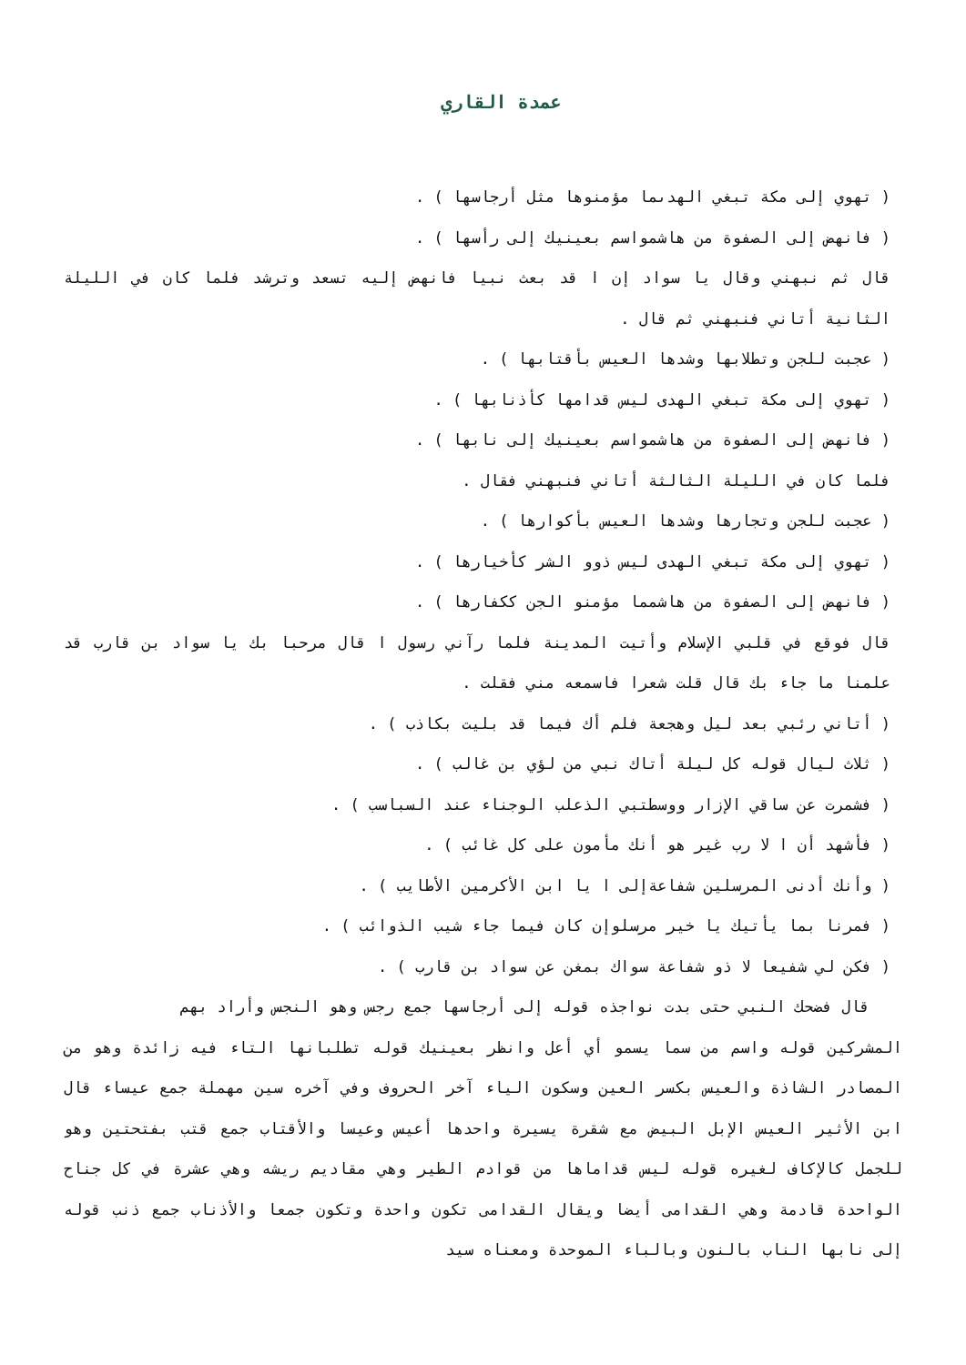عمدة القاري
( تهوي إلى مكة تبغي الهدىما مؤمنوها مثل أرجاسها ) .
( فانهض إلى الصفوة من هاشمواسم بعينيك إلى رأسها ) .
قال ثم نبهني وقال يا سواد إن ا قد بعث نبيا فانهض إليه تسعد وترشد فلما كان في الليلة الثانية أتاني فنبهني ثم قال .
( عجبت للجن وتطلابها وشدها العيس بأقتابها ) .
( تهوي إلى مكة تبغي الهدى ليس قدامها كأذنابها ) .
( فانهض إلى الصفوة من هاشمواسم بعينيك إلى نابها ) .
فلما كان في الليلة الثالثة أتاني فنبهني فقال .
( عجبت للجن وتجارها وشدها العيس بأكوارها ) .
( تهوي إلى مكة تبغي الهدى ليس ذوو الشر كأخيارها ) .
( فانهض إلى الصفوة من هاشمما مؤمنو الجن ككفارها ) .
قال فوقع في قلبي الإسلام وأتيت المدينة فلما رآني رسول ا قال مرحبا بك يا سواد بن قارب قد علمنا ما جاء بك قال قلت شعرا فاسمعه مني فقلت .
( أتاني رئبي بعد ليل وهجعة فلم أك فيما قد بليت بكاذب ) .
( ثلاث ليال قوله كل ليلة أتاك نبي من لؤي بن غالب ) .
( فشمرت عن ساقي الإزار ووسطتبي الذعلب الوجناء عند السباسب ) .
( فأشهد أن ا لا رب غير هو أنك مأمون على كل غائب ) .
( وأنك أدنى المرسلين شفاعةإلى ا يا ابن الأكرمين الأطايب ) .
( فمرنا بما يأتيك يا خير مرسلوإن كان فيما جاء شيب الذوائب ) .
( فكن لي شفيعا لا ذو شفاعة سواك بمغن عن سواد بن قارب ) .
قال فضحك النبي حتى بدت نواجذه قوله إلى أرجاسها جمع رجس وهو النجس وأراد بهم
المشركين قوله واسم من سما يسمو أي أعل وانظر بعينيك قوله تطلبانها التاء فيه زائدة وهو من المصادر الشاذة والعيس بكسر العين وسكون الياء آخر الحروف وفي آخره سين مهملة جمع عيساء قال ابن الأثير العيس الإبل البيض مع شقرة يسيرة واحدها أعيس وعيسا والأقتاب جمع قتب بفتحتين وهو للجمل كالإكاف لغيره قوله ليس قداماها من قوادم الطير وهي مقاديم ريشه وهي عشرة في كل جناح الواحدة قادمة وهي القدامى أيضا ويقال القدامى تكون واحدة وتكون جمعا والأذناب جمع ذنب قوله إلى نابها الناب بالنون وبالباء الموحدة ومعناه سيد